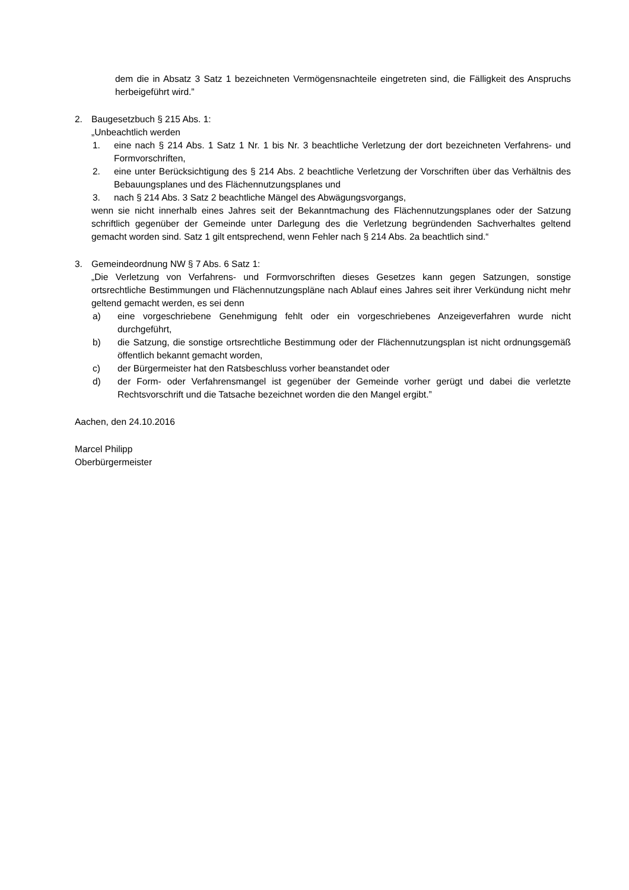dem die in Absatz 3 Satz 1 bezeichneten Vermögensnachteile eingetreten sind, die Fälligkeit des Anspruchs herbeigeführt wird.”
2. Baugesetzbuch § 215 Abs. 1:
„Unbeachtlich werden
1. eine nach § 214 Abs. 1 Satz 1 Nr. 1 bis Nr. 3 beachtliche Verletzung der dort bezeichneten Verfahrens- und Formvorschriften,
2. eine unter Berücksichtigung des § 214 Abs. 2 beachtliche Verletzung der Vorschriften über das Verhältnis des Bebauungsplanes und des Flächennutzungsplanes und
3. nach § 214 Abs. 3 Satz 2 beachtliche Mängel des Abwägungsvorgangs,
wenn sie nicht innerhalb eines Jahres seit der Bekanntmachung des Flächennutzungsplanes oder der Satzung schriftlich gegenüber der Gemeinde unter Darlegung des die Verletzung begründenden Sachverhaltes geltend gemacht worden sind. Satz 1 gilt entsprechend, wenn Fehler nach § 214 Abs. 2a beachtlich sind.“
3. Gemeindeordnung NW § 7 Abs. 6 Satz 1:
„Die Verletzung von Verfahrens- und Formvorschriften dieses Gesetzes kann gegen Satzungen, sonstige ortsrechtliche Bestimmungen und Flächennutzungspläne nach Ablauf eines Jahres seit ihrer Verkündung nicht mehr geltend gemacht werden, es sei denn
a) eine vorgeschriebene Genehmigung fehlt oder ein vorgeschriebenes Anzeigeverfahren wurde nicht durchgeführt,
b) die Satzung, die sonstige ortsrechtliche Bestimmung oder der Flächennutzungsplan ist nicht ordnungsgemäß öffentlich bekannt gemacht worden,
c) der Bürgermeister hat den Ratsbeschluss vorher beanstandet oder
d) der Form- oder Verfahrensmangel ist gegenüber der Gemeinde vorher gerügt und dabei die verletzte Rechtsvorschrift und die Tatsache bezeichnet worden die den Mangel ergibt.”
Aachen, den 24.10.2016
Marcel Philipp
Oberbürgermeister